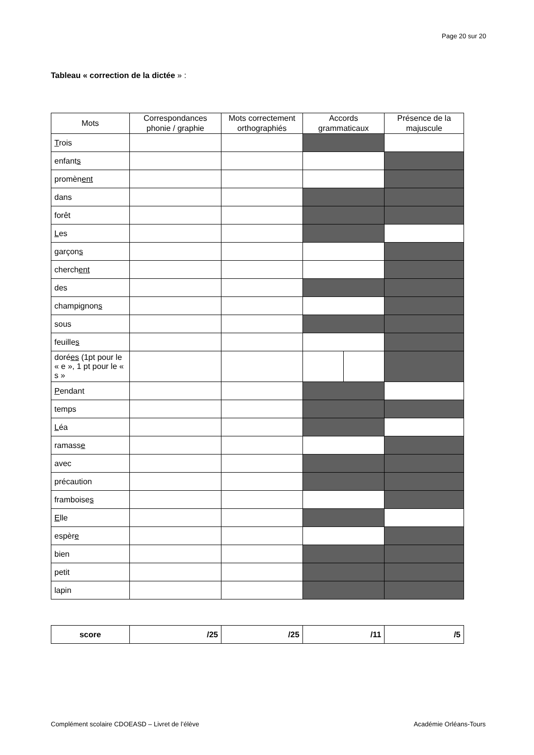Page 20 sur 20
Tableau « correction de la dictée » :
| Mots | Correspondances phonie / graphie | Mots correctement orthographiés | Accords grammaticaux | | Présence de la majuscule |
| --- | --- | --- | --- | --- | --- |
| T rois | | | | | |
| enfant s | | | | | |
| promèn ent | | | | | |
| dans | | | | | |
| forêt | | | | | |
| L es | | | | | |
| garçon s | | | | | |
| cherch ent | | | | | |
| des | | | | | |
| champignon s | | | | | |
| sous | | | | | |
| feuille s | | | | | |
| doré es (1pt pour le « e », 1 pt pour le « s » | | | | | |
| P endant | | | | | |
| temps | | | | | |
| L éa | | | | | |
| ramass e | | | | | |
| avec | | | | | |
| précaution | | | | | |
| framboise s | | | | | |
| E lle | | | | | |
| espèr e | | | | | |
| bien | | | | | |
| petit | | | | | |
| lapin | | | | | |
| score | /25 | /25 | /11 | /5 |
Complément scolaire CDOEASD – Livret de l’élève
Académie Orléans-Tours